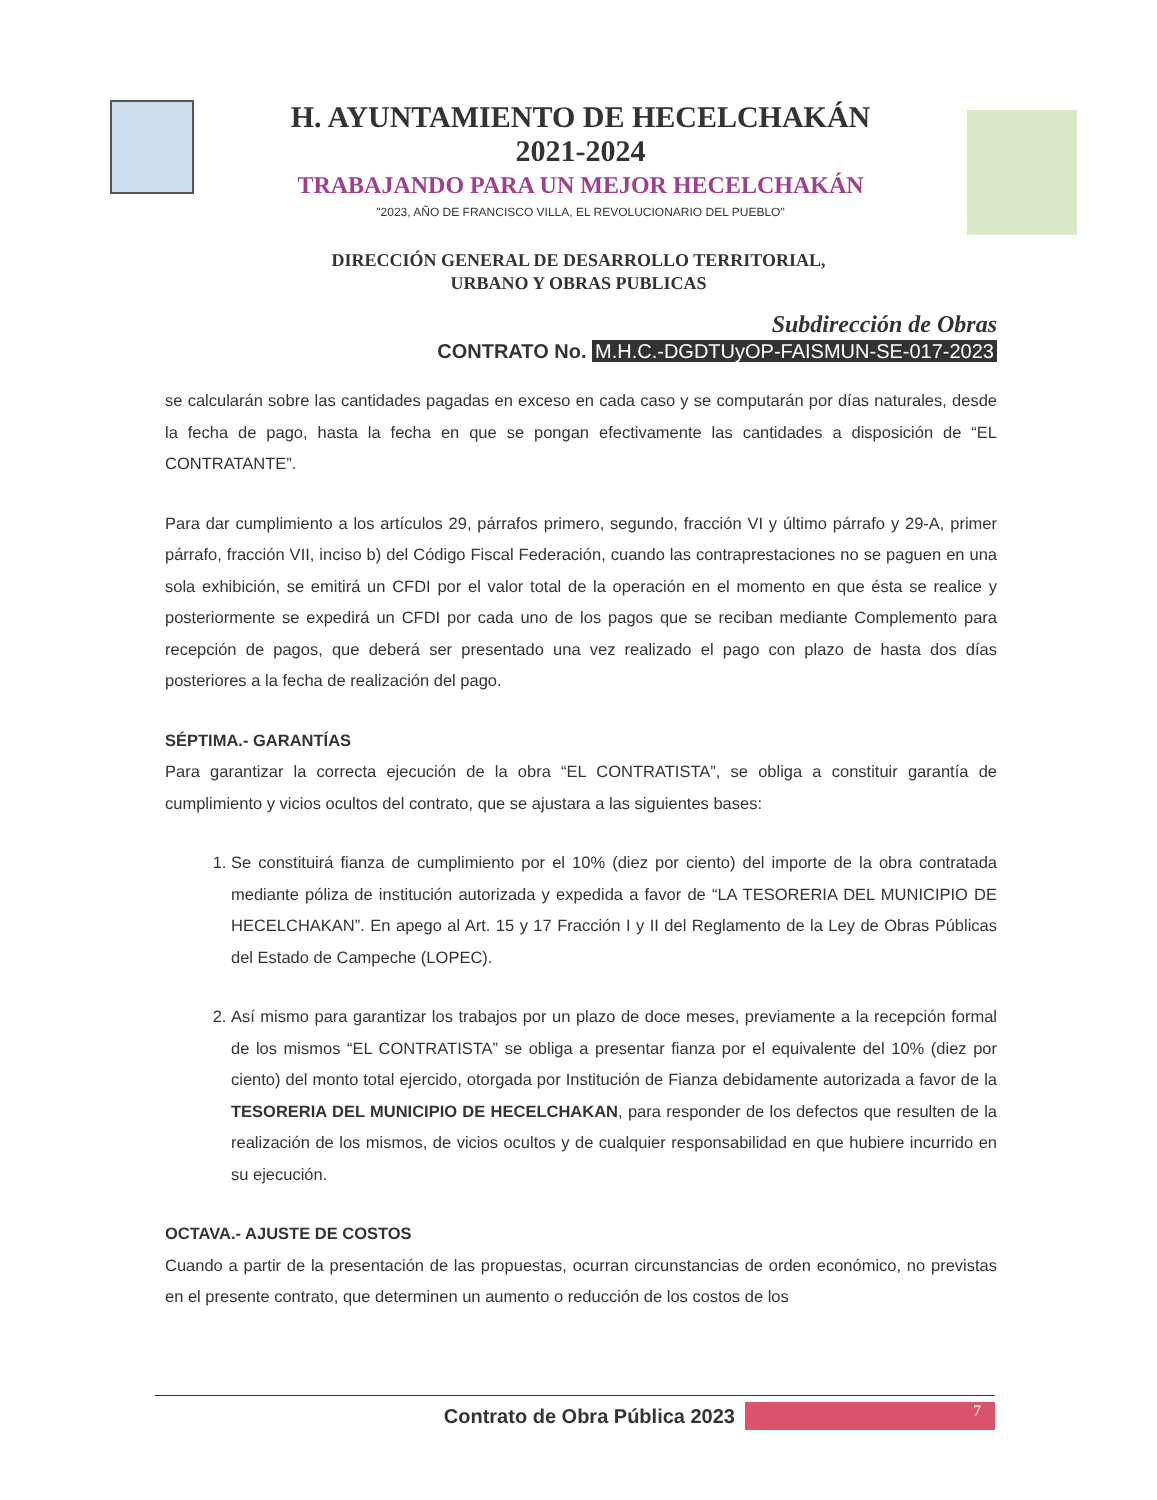H. AYUNTAMIENTO DE HECELCHAKÁN
2021-2024
TRABAJANDO PARA UN MEJOR HECELCHAKÁN
"2023, AÑO DE FRANCISCO VILLA, EL REVOLUCIONARIO DEL PUEBLO"
DIRECCIÓN GENERAL DE DESARROLLO TERRITORIAL,
URBANO Y OBRAS PUBLICAS
Subdirección de Obras
CONTRATO No. M.H.C.-DGDTUyOP-FAISMUN-SE-017-2023
se calcularán sobre las cantidades pagadas en exceso en cada caso y se computarán por días naturales, desde la fecha de pago, hasta la fecha en que se pongan efectivamente las cantidades a disposición de “EL CONTRATANTE”.
Para dar cumplimiento a los artículos 29, párrafos primero, segundo, fracción VI y último párrafo y 29-A, primer párrafo, fracción VII, inciso b) del Código Fiscal Federación, cuando las contraprestaciones no se paguen en una sola exhibición, se emitirá un CFDI por el valor total de la operación en el momento en que ésta se realice y posteriormente se expedirá un CFDI por cada uno de los pagos que se reciban mediante Complemento para recepción de pagos, que deberá ser presentado una vez realizado el pago con plazo de hasta dos días posteriores a la fecha de realización del pago.
SÉPTIMA.- GARANTÍAS
Para garantizar la correcta ejecución de la obra “EL CONTRATISTA”, se obliga a constituir garantía de cumplimiento y vicios ocultos del contrato, que se ajustara a las siguientes bases:
1. Se constituirá fianza de cumplimiento por el 10% (diez por ciento) del importe de la obra contratada mediante póliza de institución autorizada y expedida a favor de “LA TESORERIA DEL MUNICIPIO DE HECELCHAKAN”. En apego al Art. 15 y 17 Fracción I y II del Reglamento de la Ley de Obras Públicas del Estado de Campeche (LOPEC).
2. Así mismo para garantizar los trabajos por un plazo de doce meses, previamente a la recepción formal de los mismos “EL CONTRATISTA” se obliga a presentar fianza por el equivalente del 10% (diez por ciento) del monto total ejercido, otorgada por Institución de Fianza debidamente autorizada a favor de la TESORERIA DEL MUNICIPIO DE HECELCHAKAN, para responder de los defectos que resulten de la realización de los mismos, de vicios ocultos y de cualquier responsabilidad en que hubiere incurrido en su ejecución.
OCTAVA.- AJUSTE DE COSTOS
Cuando a partir de la presentación de las propuestas, ocurran circunstancias de orden económico, no previstas en el presente contrato, que determinen un aumento o reducción de los costos de los
Contrato de Obra Pública 2023
7